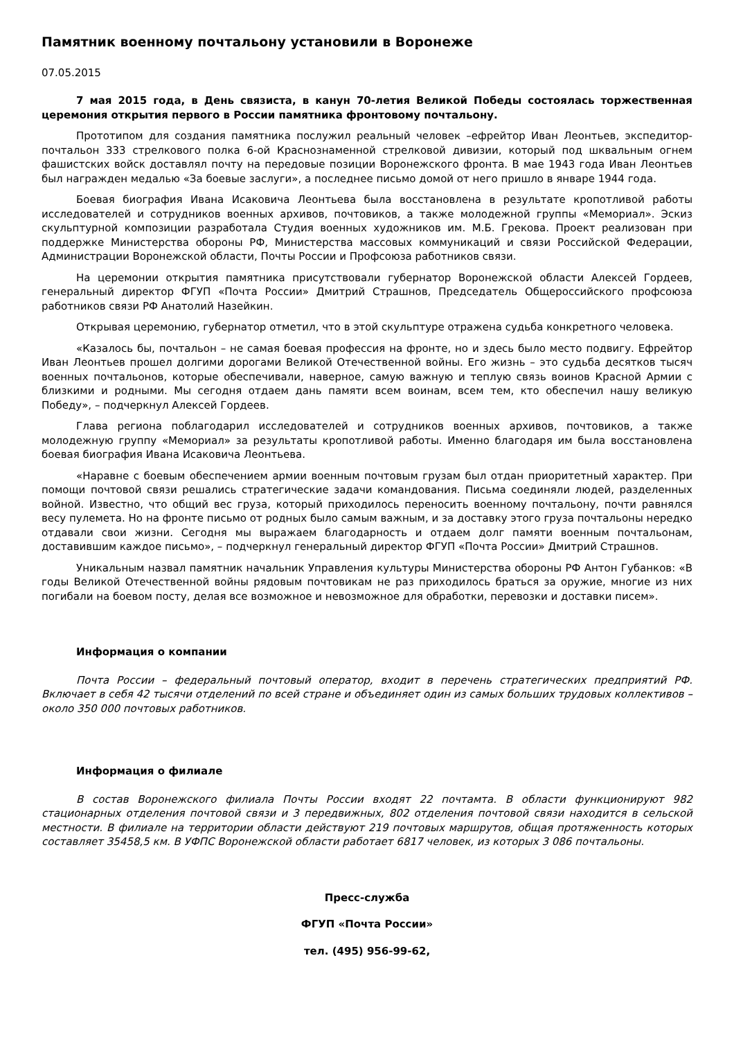Памятник военному почтальону установили в Воронеже
07.05.2015
7 мая 2015 года, в День связиста, в канун 70-летия Великой Победы состоялась торжественная церемония открытия первого в России памятника фронтовому почтальону.
Прототипом для создания памятника послужил реальный человек –ефрейтор Иван Леонтьев, экспедитор-почтальон 333 стрелкового полка 6-ой Краснознаменной стрелковой дивизии, который под шквальным огнем фашистских войск доставлял почту на передовые позиции Воронежского фронта. В мае 1943 года Иван Леонтьев был награжден медалью «За боевые заслуги», а последнее письмо домой от него пришло в январе 1944 года.
Боевая биография Ивана Исаковича Леонтьева была восстановлена в результате кропотливой работы исследователей и сотрудников военных архивов, почтовиков, а также молодежной группы «Мемориал». Эскиз скульптурной композиции разработала Студия военных художников им. М.Б. Грекова. Проект реализован при поддержке Министерства обороны РФ, Министерства массовых коммуникаций и связи Российской Федерации, Администрации Воронежской области, Почты России и Профсоюза работников связи.
На церемонии открытия памятника присутствовали губернатор Воронежской области Алексей Гордеев, генеральный директор ФГУП «Почта России» Дмитрий Страшнов, Председатель Общероссийского профсоюза работников связи РФ Анатолий Назейкин.
Открывая церемонию, губернатор отметил, что в этой скульптуре отражена судьба конкретного человека.
«Казалось бы, почтальон – не самая боевая профессия на фронте, но и здесь было место подвигу. Ефрейтор Иван Леонтьев прошел долгими дорогами Великой Отечественной войны. Его жизнь – это судьба десятков тысяч военных почтальонов, которые обеспечивали, наверное, самую важную и теплую связь воинов Красной Армии с близкими и родными. Мы сегодня отдаем дань памяти всем воинам, всем тем, кто обеспечил нашу великую Победу», – подчеркнул Алексей Гордеев.
Глава региона поблагодарил исследователей и сотрудников военных архивов, почтовиков, а также молодежную группу «Мемориал» за результаты кропотливой работы. Именно благодаря им была восстановлена боевая биография Ивана Исаковича Леонтьева.
«Наравне с боевым обеспечением армии военным почтовым грузам был отдан приоритетный характер. При помощи почтовой связи решались стратегические задачи командования. Письма соединяли людей, разделенных войной. Известно, что общий вес груза, который приходилось переносить военному почтальону, почти равнялся весу пулемета. Но на фронте письмо от родных было самым важным, и за доставку этого груза почтальоны нередко отдавали свои жизни. Сегодня мы выражаем благодарность и отдаем долг памяти военным почтальонам, доставившим каждое письмо», – подчеркнул генеральный директор ФГУП «Почта России» Дмитрий Страшнов.
Уникальным назвал памятник начальник Управления культуры Министерства обороны РФ Антон Губанков: «В годы Великой Отечественной войны рядовым почтовикам не раз приходилось браться за оружие, многие из них погибали на боевом посту, делая все возможное и невозможное для обработки, перевозки и доставки писем».
Информация о компании
Почта России – федеральный почтовый оператор, входит в перечень стратегических предприятий РФ. Включает в себя 42 тысячи отделений по всей стране и объединяет один из самых больших трудовых коллективов – около 350 000 почтовых работников.
Информация о филиале
В состав Воронежского филиала Почты России входят 22 почтамта. В области функционируют 982 стационарных отделения почтовой связи и 3 передвижных, 802 отделения почтовой связи находится в сельской местности. В филиале на территории области действуют 219 почтовых маршрутов, общая протяженность которых составляет 35458,5 км. В УФПС Воронежской области работает 6817 человек, из которых 3 086 почтальоны.
Пресс-служба
ФГУП «Почта России»
тел. (495) 956-99-62,